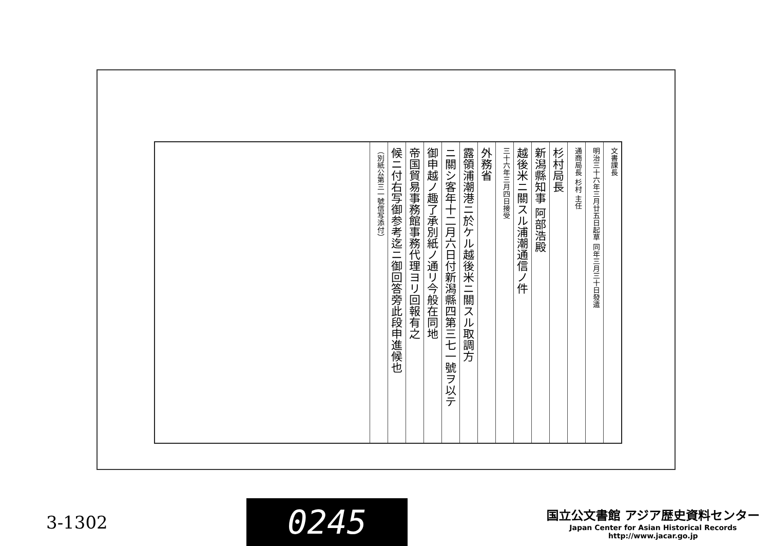文書課長
明治三十六年三月廿五日起草 同年三月三十日發遣
通商局長 杉村 主任
杉村局長
新潟縣知事 阿部浩殿
越後米ニ關スル浦潮通信ノ件
三十六年三月四日接受
外務省
露領浦潮港ニ於ケル越後米ニ關スル取調方
ニ關シ客年十二月六日付新潟縣四第三七一號ヲ以テ
御申越ノ趣了承別紙ノ通リ今般在同地
帝国貿易事務館事務代理ヨリ回報有之
候ニ付右写御参考迄ニ御回答旁此段申進候也
（別紙公第三一號信写添付）
3-1302
0245
国立公文書館 アジア歴史資料センター
Japan Center for Asian Historical Records
http://www.jacar.go.jp